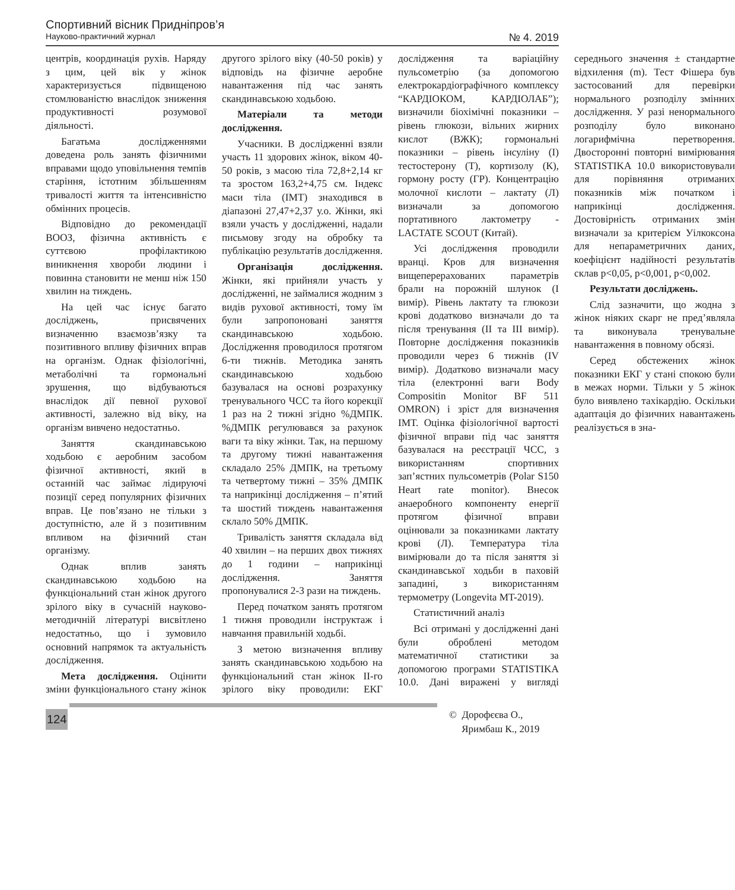Спортивний вісник Придніпров’я
Науково-практичний журнал № 4. 2019
центрів, координація рухів. Наряду з цим, цей вік у жінок характеризується підвищеною стомлюваністю внаслідок зниження продуктивності розумової діяльності.
Багатьма дослідженнями доведена роль занять фізичними вправами щодо уповільнення темпів старіння, істотним збільшенням тривалості життя та інтенсивністю обмінних процесів.
Відповідно до рекомендації ВООЗ, фізична активність є суттєвою профілактикою виникнення хвороби людини і повинна становити не менш ніж 150 хвилин на тиждень.
На цей час існує багато досліджень, присвячених визначенню взаємозв’язку та позитивного впливу фізичних вправ на організм. Однак фізіологічні, метаболічні та гормональні зрушення, що відбуваються внаслідок дії певної рухової активності, залежно від віку, на організм вивчено недостатньо.
Заняття скандинавською ходьбою є аеробним засобом фізичної активності, який в останній час займає лідируючі позиції серед популярних фізичних вправ. Це пов’язано не тільки з доступністю, але й з позитивним впливом на фізичний стан організму.
Однак вплив занять скандинавською ходьбою на функціональний стан жінок другого зрілого віку в сучасній науково-методичній літературі висвітлено недостатньо, що і зумовило основний напрямок та актуальність дослідження.
Мета дослідження. Оцінити зміни функціонального стану жінок другого зрілого віку (40-50 років) у відповідь на фізичне аеробне навантаження під час занять скандинавською ходьбою.
Матеріали та методи дослідження.
Учасники. В дослідженні взяли участь 11 здорових жінок, віком 40-50 років, з масою тіла 72,8+2,14 кг та зростом 163,2+4,75 см. Індекс маси тіла (ІМТ) знаходився в діапазоні 27,47+2,37 у.о. Жінки, які взяли участь у дослідженні, надали письмову згоду на обробку та публікацію результатів дослідження.
Організація дослідження. Жінки, які прийняли участь у дослідженні, не займалися жодним з видів рухової активності, тому їм були запропоновані заняття скандинавською ходьбою. Дослідження проводилося протягом 6-ти тижнів. Методика занять скандинавською ходьбою базувалася на основі розрахунку тренувального ЧСС та його корекції 1 раз на 2 тижні згідно %ДМПК. %ДМПК регулювався за рахунок ваги та віку жінки. Так, на першому та другому тижні навантаження складало 25% ДМПК, на третьому та четвертому тижні – 35% ДМПК та наприкінці дослідження – п’ятий та шостий тиждень навантаження склало 50% ДМПК.
Тривалість заняття складала від 40 хвилин – на перших двох тижнях до 1 години – наприкінці дослідження. Заняття пропонувалися 2-3 рази на тиждень.
Перед початком занять протягом 1 тижня проводили інструктаж і навчання правильній ходьбі.
З метою визначення впливу занять скандинавською ходьбою на функціональний стан жінок ІІ-го зрілого віку проводили: ЕКГ дослідження та варіаційну пульсометрію (за допомогою електрокардіографічного комплексу “КАРДІОКОМ, КАРДІОЛАБ”); визначили біохімічні показники – рівень глюкози, вільних жирних кислот (ВЖК); гормональні показники – рівень інсуліну (І) тестостерону (Т), кортизолу (К), гормону росту (ГР). Концентрацію молочної кислоти – лактату (Л) визначали за допомогою портативного лактометру - LACTATE SCOUT (Китай).
Усі дослідження проводили вранці. Кров для визначення вищеперерахованих параметрів брали на порожній шлунок (І вимір). Рівень лактату та глюкози крові додатково визначали до та після тренування (ІІ та ІІІ вимір). Повторне дослідження показників проводили через 6 тижнів (IV вимір). Додатково визначали масу тіла (електронні ваги Body Compositin Monitor BF 511 OMRON) і зріст для визначення ІМТ. Оцінка фізіологічної вартості фізичної вправи під час заняття базувалася на реєстрації ЧСС, з використанням спортивних зап’ястних пульсометрів (Polar S150 Heart rate monitor). Внесок анаеробного компоненту енергії протягом фізичної вправи оцінювали за показниками лактату крові (Л). Температура тіла вимірювали до та після заняття зі скандинавської ходьби в паховій западині, з використанням термометру (Longevita MT-2019).
Статистичний аналіз
Всі отримані у дослідженні дані були оброблені методом математичної статистики за допомогою програми STATISTIKA 10.0. Дані виражені у вигляді середнього значення ± стандартне відхилення (m). Тест Фішера був застосований для перевірки нормального розподілу змінних дослідження. У разі ненормального розподілу було виконано логарифмічна перетворення. Двосторонні повторні вимірювання STATISTIKA 10.0 використовували для порівняння отриманих показників між початком і наприкінці дослідження. Достовірність отриманих змін визначали за критерієм Уілкоксона для непараметричних даних, коефіцієнт надійності результатів склав p<0,05, p<0,001, p<0,002.
Результати досліджень.
Слід зазначити, що жодна з жінок ніяких скарг не пред’являла та виконувала тренувальне навантаження в повному обсязі.
Серед обстежених жінок показники ЕКГ у стані спокою були в межах норми. Тільки у 5 жінок було виявлено тахікардію. Оскільки адаптація до фізичних навантажень реалізується в зна-
124
© Дорофєєва О.,
Яримбаш К., 2019